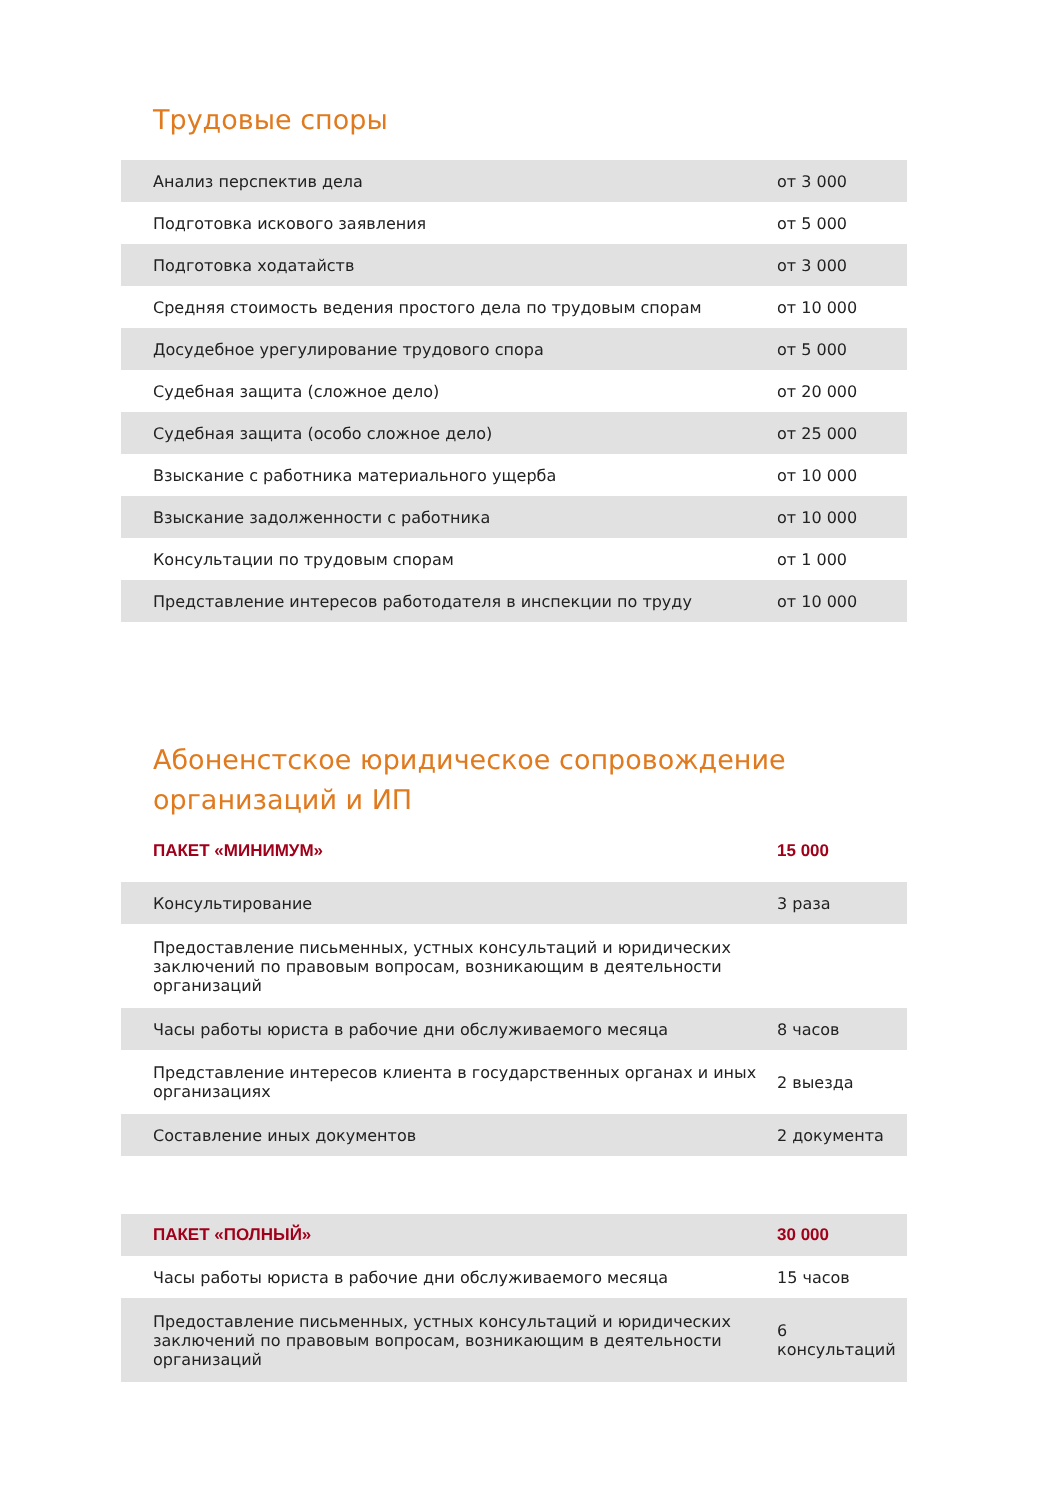Трудовые споры
| Анализ перспектив дела | от 3 000 |
| Подготовка искового заявления | от 5 000 |
| Подготовка ходатайств | от 3 000 |
| Средняя стоимость ведения простого дела по трудовым спорам | от 10 000 |
| Досудебное урегулирование трудового спора | от 5 000 |
| Судебная защита (сложное дело) | от 20 000 |
| Судебная защита (особо сложное дело) | от 25 000 |
| Взыскание с работника материального ущерба | от 10 000 |
| Взыскание задолженности с работника | от 10 000 |
| Консультации по трудовым спорам | от 1 000 |
| Представление интересов работодателя в инспекции по труду | от 10 000 |
Абоненстское юридическое сопровождение
организаций и ИП
| ПАКЕТ «МИНИМУМ» | 15 000 |
| Консультирование | 3 раза |
| Предоставление письменных, устных консультаций и юридических заключений по правовым вопросам, возникающим в деятельности организаций | |
| Часы работы юриста в рабочие дни обслуживаемого месяца | 8 часов |
| Представление интересов клиента в государственных органах и иных организациях | 2 выезда |
| Составление иных документов | 2 документа |
| ПАКЕТ «ПОЛНЫЙ» | 30 000 |
| Часы работы юриста в рабочие дни обслуживаемого месяца | 15 часов |
| Предоставление письменных, устных консультаций и юридических заключений по правовым вопросам, возникающим в деятельности организаций | 6 консультаций |